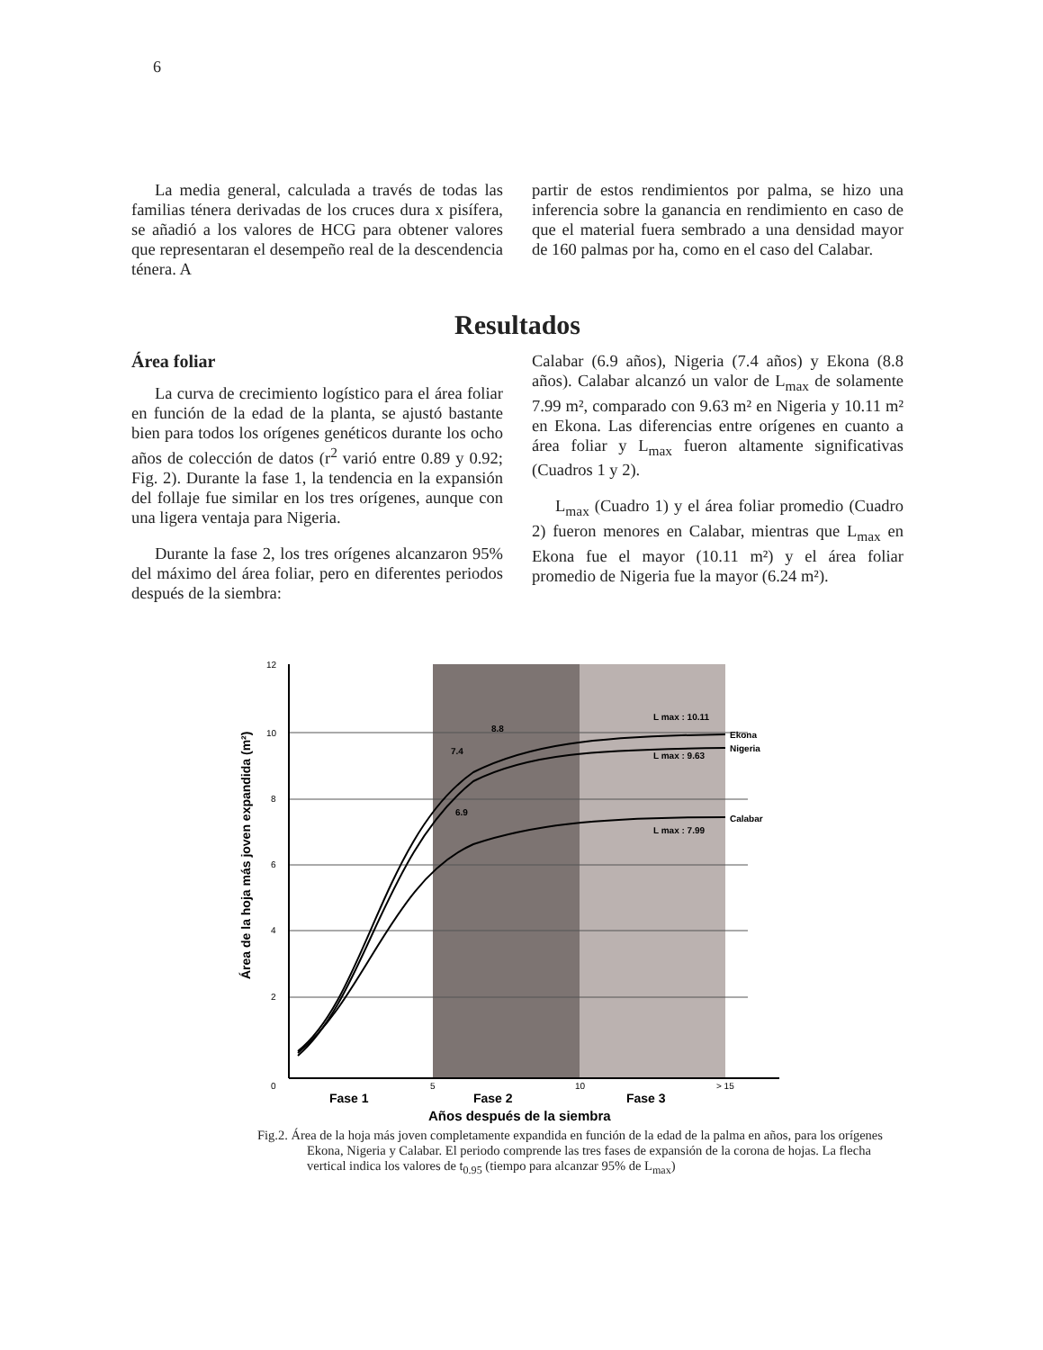6
La media general, calculada a través de todas las familias ténera derivadas de los cruces dura x pisífera, se añadió a los valores de HCG para obtener valores que representaran el desempeño real de la descendencia ténera. A
partir de estos rendimientos por palma, se hizo una inferencia sobre la ganancia en rendimiento en caso de que el material fuera sembrado a una densidad mayor de 160 palmas por ha, como en el caso del Calabar.
Resultados
Área foliar
La curva de crecimiento logístico para el área foliar en función de la edad de la planta, se ajustó bastante bien para todos los orígenes genéticos durante los ocho años de colección de datos (r<sup>2</sup> varió entre 0.89 y 0.92; Fig. 2). Durante la fase 1, la tendencia en la expansión del follaje fue similar en los tres orígenes, aunque con una ligera ventaja para Nigeria.
Durante la fase 2, los tres orígenes alcanzaron 95% del máximo del área foliar, pero en diferentes periodos después de la siembra:
Calabar (6.9 años), Nigeria (7.4 años) y Ekona (8.8 años). Calabar alcanzó un valor de L<sub>max</sub> de solamente 7.99 m², comparado con 9.63 m² en Nigeria y 10.11 m² en Ekona. Las diferencias entre orígenes en cuanto a área foliar y L<sub>max</sub> fueron altamente significativas (Cuadros 1 y 2).
L<sub>max</sub> (Cuadro 1) y el área foliar promedio (Cuadro 2) fueron menores en Calabar, mientras que L<sub>max</sub> en Ekona fue el mayor (10.11 m²) y el área foliar promedio de Nigeria fue la mayor (6.24 m²).
12
10
8
6
4
2
0
5
10
> 15
Ekona
Nigeria
Calabar
L max : 10.11
L max : 9.63
L max : 7.99
8.8
7.4
6.9
Fase 1
Fase 2
Fase 3
Años después de la siembra
Área de la hoja más joven expandida (m²)
Fig.2. Área de la hoja más joven completamente expandida en función de la edad de la palma en años, para los orígenes Ekona, Nigeria y Calabar. El periodo comprende las tres fases de expansión de la corona de hojas. La flecha vertical indica los valores de t<sub>0.95</sub> (tiempo para alcanzar 95% de L<sub>max</sub>)